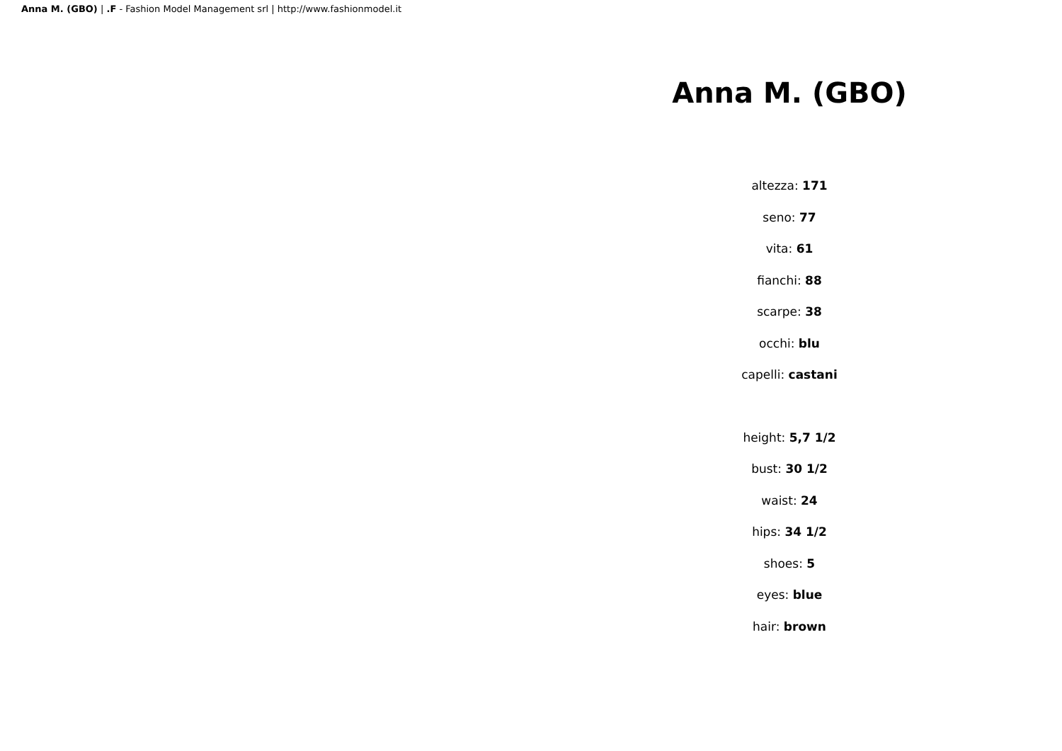Anna M. (GBO) | .F - Fashion Model Management srl | http://www.fashionmodel.it
Anna M. (GBO)
altezza: 171
seno: 77
vita: 61
fianchi: 88
scarpe: 38
occhi: blu
capelli: castani
height: 5,7 1/2
bust: 30 1/2
waist: 24
hips: 34 1/2
shoes: 5
eyes: blue
hair: brown